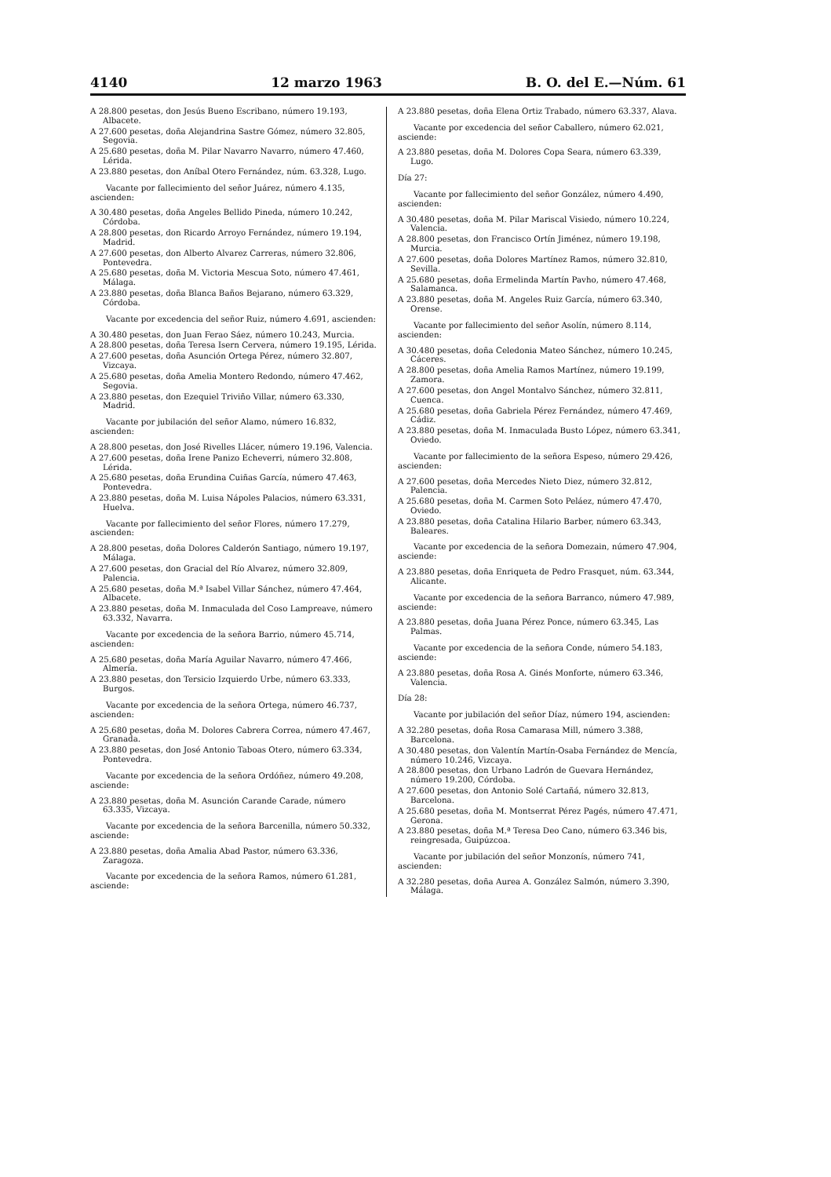4140 12 marzo 1963 B. O. del E.—Núm. 61
A 28.800 pesetas, don Jesús Bueno Escribano, número 19.193, Albacete.
A 27.600 pesetas, doña Alejandrina Sastre Gómez, número 32.805, Segovia.
A 25.680 pesetas, doña M. Pilar Navarro Navarro, número 47.460, Lérida.
A 23.880 pesetas, don Aníbal Otero Fernández, núm. 63.328, Lugo.
Vacante por fallecimiento del señor Juárez, número 4.135, ascienden:
A 30.480 pesetas, doña Angeles Bellido Pineda, número 10.242, Córdoba.
A 28.800 pesetas, don Ricardo Arroyo Fernández, número 19.194, Madrid.
A 27.600 pesetas, don Alberto Alvarez Carreras, número 32.806, Pontevedra.
A 25.680 pesetas, doña M. Victoria Mescua Soto, número 47.461, Málaga.
A 23.880 pesetas, doña Blanca Baños Bejarano, número 63.329, Córdoba.
Vacante por excedencia del señor Ruiz, número 4.691, ascienden:
A 30.480 pesetas, don Juan Ferao Sáez, número 10.243, Murcia.
A 28.800 pesetas, doña Teresa Isern Cervera, número 19.195, Lérida.
A 27.600 pesetas, doña Asunción Ortega Pérez, número 32.807, Vizcaya.
A 25.680 pesetas, doña Amelia Montero Redondo, número 47.462, Segovia.
A 23.880 pesetas, don Ezequiel Triviño Villar, número 63.330, Madrid.
Vacante por jubilación del señor Alamo, número 16.832, ascienden:
A 28.800 pesetas, don José Rivelles Llácer, número 19.196, Valencia.
A 27.600 pesetas, doña Irene Panizo Echeverri, número 32.808, Lérida.
A 25.680 pesetas, doña Erundina Cuiñas García, número 47.463, Pontevedra.
A 23.880 pesetas, doña M. Luisa Nápoles Palacios, número 63.331, Huelva.
Vacante por fallecimiento del señor Flores, número 17.279, ascienden:
A 28.800 pesetas, doña Dolores Calderón Santiago, número 19.197, Málaga.
A 27.600 pesetas, don Gracial del Río Alvarez, número 32.809, Palencia.
A 25.680 pesetas, doña M.ª Isabel Villar Sánchez, número 47.464, Albacete.
A 23.880 pesetas, doña M. Inmaculada del Coso Lampreave, número 63.332, Navarra.
Vacante por excedencia de la señora Barrio, número 45.714, ascienden:
A 25.680 pesetas, doña María Aguilar Navarro, número 47.466, Almería.
A 23.880 pesetas, don Tersicio Izquierdo Urbe, número 63.333, Burgos.
Vacante por excedencia de la señora Ortega, número 46.737, ascienden:
A 25.680 pesetas, doña M. Dolores Cabrera Correa, número 47.467, Granada.
A 23.880 pesetas, don José Antonio Taboas Otero, número 63.334, Pontevedra.
Vacante por excedencia de la señora Ordóñez, número 49.208, asciende:
A 23.880 pesetas, doña M. Asunción Carande Carade, número 63.335, Vizcaya.
Vacante por excedencia de la señora Barcenilla, número 50.332, asciende:
A 23.880 pesetas, doña Amalia Abad Pastor, número 63.336, Zaragoza.
Vacante por excedencia de la señora Ramos, número 61.281, asciende:
A 23.880 pesetas, doña Elena Ortiz Trabado, número 63.337, Alava.
Vacante por excedencia del señor Caballero, número 62.021, asciende:
A 23.880 pesetas, doña M. Dolores Copa Seara, número 63.339, Lugo.
Día 27:
Vacante por fallecimiento del señor González, número 4.490, ascienden:
A 30.480 pesetas, doña M. Pilar Mariscal Visiedo, número 10.224, Valencia.
A 28.800 pesetas, don Francisco Ortín Jiménez, número 19.198, Murcia.
A 27.600 pesetas, doña Dolores Martínez Ramos, número 32.810, Sevilla.
A 25.680 pesetas, doña Ermelinda Martín Pavho, número 47.468, Salamanca.
A 23.880 pesetas, doña M. Angeles Ruiz García, número 63.340, Orense.
Vacante por fallecimiento del señor Asolín, número 8.114, ascienden:
A 30.480 pesetas, doña Celedonia Mateo Sánchez, número 10.245, Cáceres.
A 28.800 pesetas, doña Amelia Ramos Martínez, número 19.199, Zamora.
A 27.600 pesetas, don Angel Montalvo Sánchez, número 32.811, Cuenca.
A 25.680 pesetas, doña Gabriela Pérez Fernández, número 47.469, Cádiz.
A 23.880 pesetas, doña M. Inmaculada Busto López, número 63.341, Oviedo.
Vacante por fallecimiento de la señora Espeso, número 29.426, ascienden:
A 27.600 pesetas, doña Mercedes Nieto Diez, número 32.812, Palencia.
A 25.680 pesetas, doña M. Carmen Soto Peláez, número 47.470, Oviedo.
A 23.880 pesetas, doña Catalina Hilario Barber, número 63.343, Baleares.
Vacante por excedencia de la señora Domezain, número 47.904, asciende:
A 23.880 pesetas, doña Enriqueta de Pedro Frasquet, núm. 63.344, Alicante.
Vacante por excedencia de la señora Barranco, número 47.989, asciende:
A 23.880 pesetas, doña Juana Pérez Ponce, número 63.345, Las Palmas.
Vacante por excedencia de la señora Conde, número 54.183, asciende:
A 23.880 pesetas, doña Rosa A. Ginés Monforte, número 63.346, Valencia.
Día 28:
Vacante por jubilación del señor Díaz, número 194, ascienden:
A 32.280 pesetas, doña Rosa Camarasa Mill, número 3.388, Barcelona.
A 30.480 pesetas, don Valentín Martín-Osaba Fernández de Mencía, número 10.246, Vizcaya.
A 28.800 pesetas, don Urbano Ladrón de Guevara Hernández, número 19.200, Córdoba.
A 27.600 pesetas, don Antonio Solé Cartañá, número 32.813, Barcelona.
A 25.680 pesetas, doña M. Montserrat Pérez Pagés, número 47.471, Gerona.
A 23.880 pesetas, doña M.ª Teresa Deo Cano, número 63.346 bis, reingresada, Guipúzcoa.
Vacante por jubilación del señor Monzonís, número 741, ascienden:
A 32.280 pesetas, doña Aurea A. González Salmón, número 3.390, Málaga.